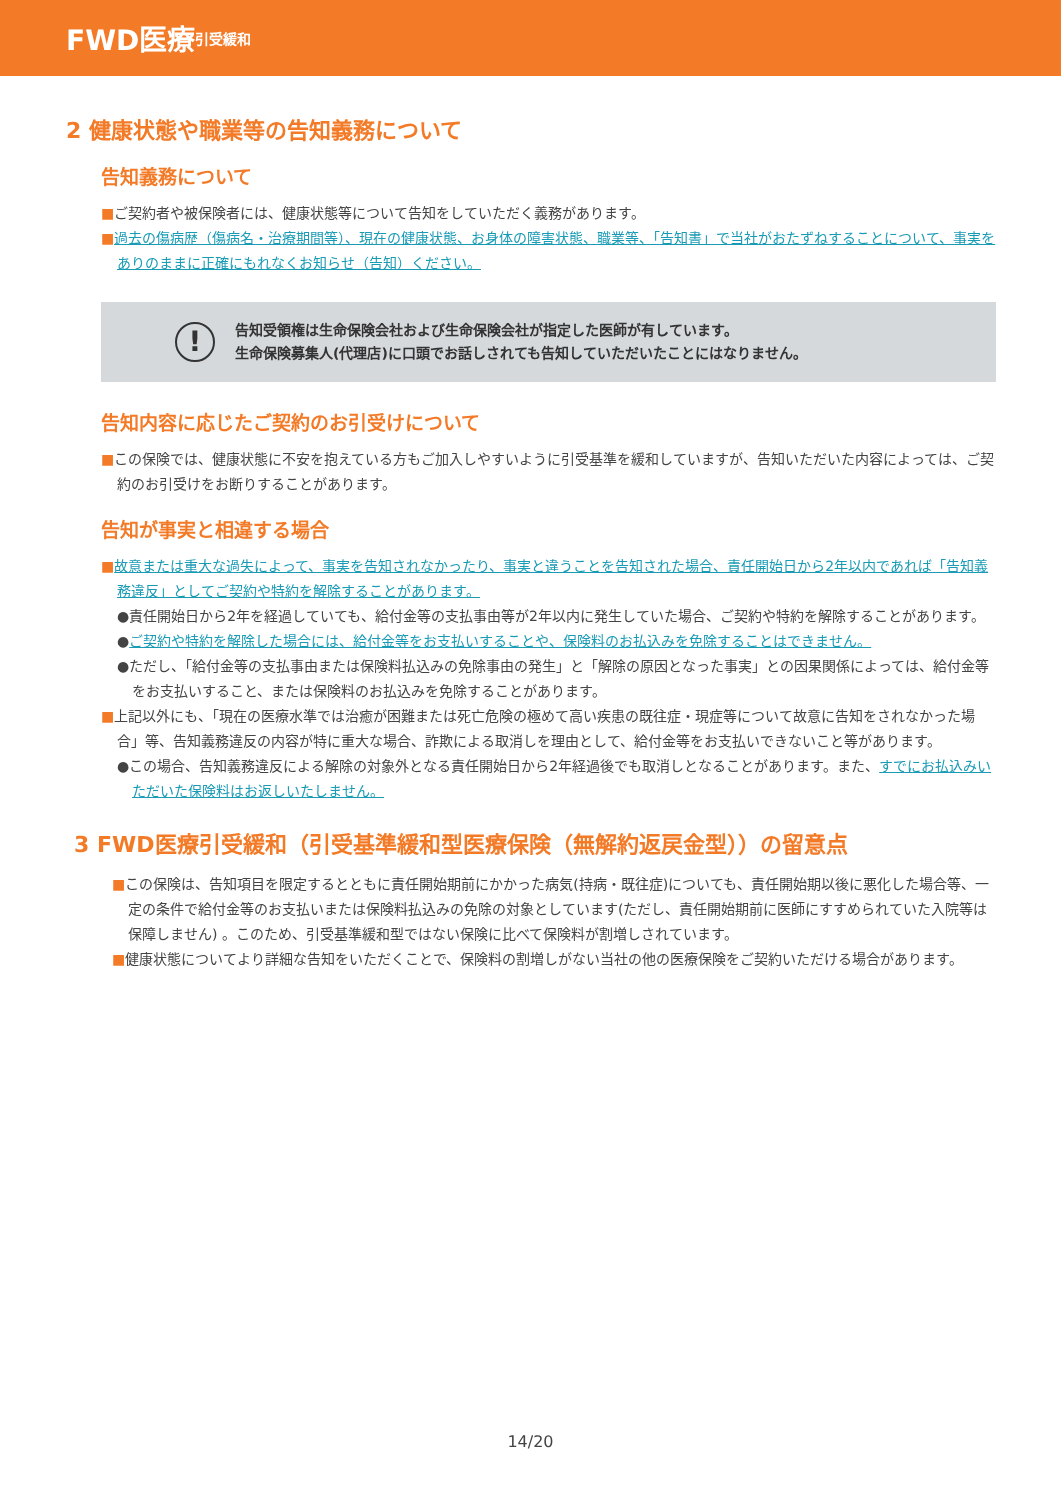FWD医療 引受緩和
2 健康状態や職業等の告知義務について
告知義務について
■ご契約者や被保険者には、健康状態等について告知をしていただく義務があります。
■過去の傷病歴（傷病名・治療期間等）、現在の健康状態、お身体の障害状態、職業等、「告知書」で当社がおたずねすることについて、事実をありのままに正確にもれなくお知らせ（告知）ください。
!
告知受領権は生命保険会社および生命保険会社が指定した医師が有しています。
生命保険募集人(代理店)に口頭でお話しされても告知していただいたことにはなりません。
告知内容に応じたご契約のお引受けについて
■この保険では、健康状態に不安を抱えている方もご加入しやすいように引受基準を緩和していますが、告知いただいた内容によっては、ご契約のお引受けをお断りすることがあります。
告知が事実と相違する場合
■故意または重大な過失によって、事実を告知されなかったり、事実と違うことを告知された場合、責任開始日から2年以内であれば「告知義務違反」としてご契約や特約を解除することがあります。
●責任開始日から2年を経過していても、給付金等の支払事由等が2年以内に発生していた場合、ご契約や特約を解除することがあります。
●ご契約や特約を解除した場合には、給付金等をお支払いすることや、保険料のお払込みを免除することはできません。
●ただし、「給付金等の支払事由または保険料払込みの免除事由の発生」と「解除の原因となった事実」との因果関係によっては、給付金等をお支払いすること、または保険料のお払込みを免除することがあります。
■上記以外にも、「現在の医療水準では治癒が困難または死亡危険の極めて高い疾患の既往症・現症等について故意に告知をされなかった場合」等、告知義務違反の内容が特に重大な場合、詐欺による取消しを理由として、給付金等をお支払いできないこと等があります。
●この場合、告知義務違反による解除の対象外となる責任開始日から2年経過後でも取消しとなることがあります。また、すでにお払込みいただいた保険料はお返しいたしません。
3 FWD医療引受緩和（引受基準緩和型医療保険（無解約返戻金型））の留意点
■この保険は、告知項目を限定するとともに責任開始期前にかかった病気(持病・既往症)についても、責任開始期以後に悪化した場合等、一定の条件で給付金等のお支払いまたは保険料払込みの免除の対象としています(ただし、責任開始期前に医師にすすめられていた入院等は保障しません) 。このため、引受基準緩和型ではない保険に比べて保険料が割増しされています。
■健康状態についてより詳細な告知をいただくことで、保険料の割増しがない当社の他の医療保険をご契約いただける場合があります。
14/20